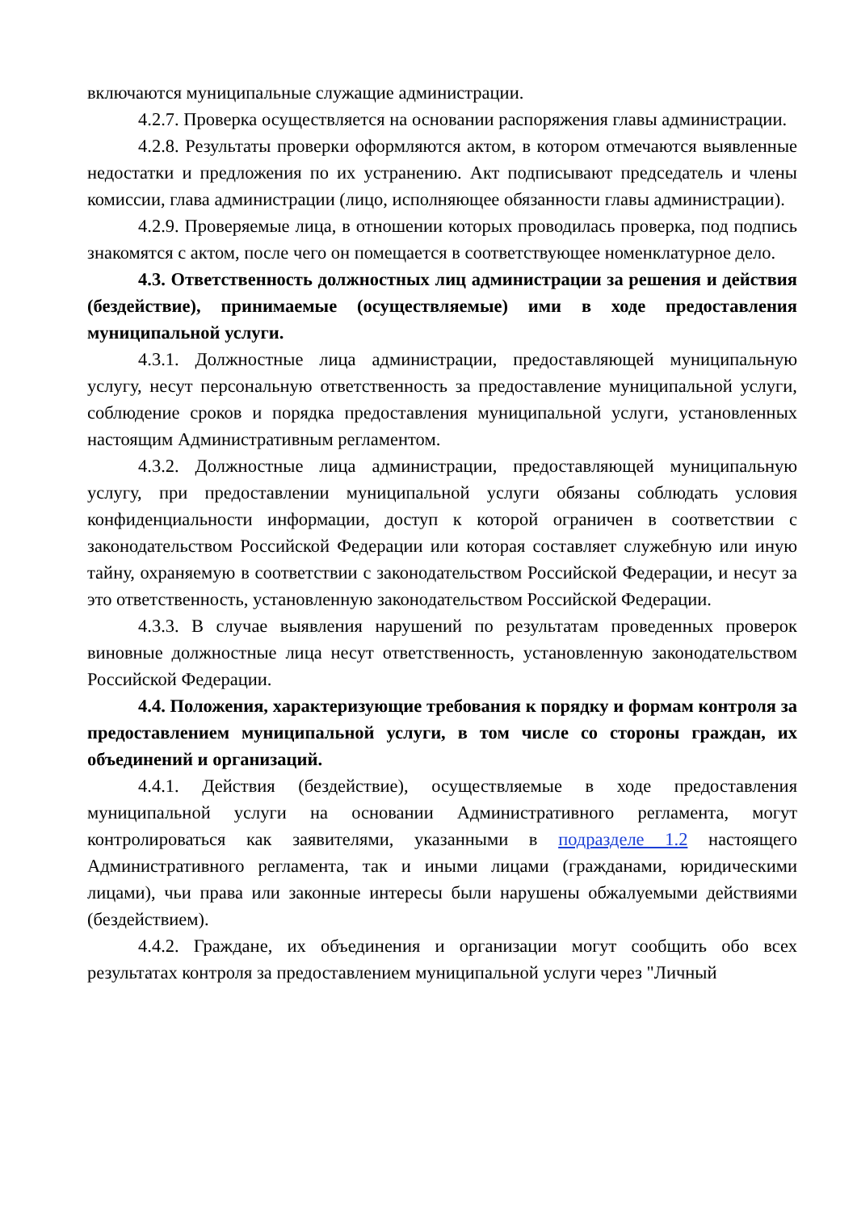включаются муниципальные служащие администрации.
4.2.7. Проверка осуществляется на основании распоряжения главы администрации.
4.2.8. Результаты проверки оформляются актом, в котором отмечаются выявленные недостатки и предложения по их устранению. Акт подписывают председатель и члены комиссии, глава администрации (лицо, исполняющее обязанности главы администрации).
4.2.9. Проверяемые лица, в отношении которых проводилась проверка, под подпись знакомятся с актом, после чего он помещается в соответствующее номенклатурное дело.
4.3. Ответственность должностных лиц администрации за решения и действия (бездействие), принимаемые (осуществляемые) ими в ходе предоставления муниципальной услуги.
4.3.1. Должностные лица администрации, предоставляющей муниципальную услугу, несут персональную ответственность за предоставление муниципальной услуги, соблюдение сроков и порядка предоставления муниципальной услуги, установленных настоящим Административным регламентом.
4.3.2. Должностные лица администрации, предоставляющей муниципальную услугу, при предоставлении муниципальной услуги обязаны соблюдать условия конфиденциальности информации, доступ к которой ограничен в соответствии с законодательством Российской Федерации или которая составляет служебную или иную тайну, охраняемую в соответствии с законодательством Российской Федерации, и несут за это ответственность, установленную законодательством Российской Федерации.
4.3.3. В случае выявления нарушений по результатам проведенных проверок виновные должностные лица несут ответственность, установленную законодательством Российской Федерации.
4.4. Положения, характеризующие требования к порядку и формам контроля за предоставлением муниципальной услуги, в том числе со стороны граждан, их объединений и организаций.
4.4.1. Действия (бездействие), осуществляемые в ходе предоставления муниципальной услуги на основании Административного регламента, могут контролироваться как заявителями, указанными в подразделе 1.2 настоящего Административного регламента, так и иными лицами (гражданами, юридическими лицами), чьи права или законные интересы были нарушены обжалуемыми действиями (бездействием).
4.4.2. Граждане, их объединения и организации могут сообщить обо всех результатах контроля за предоставлением муниципальной услуги через "Личный